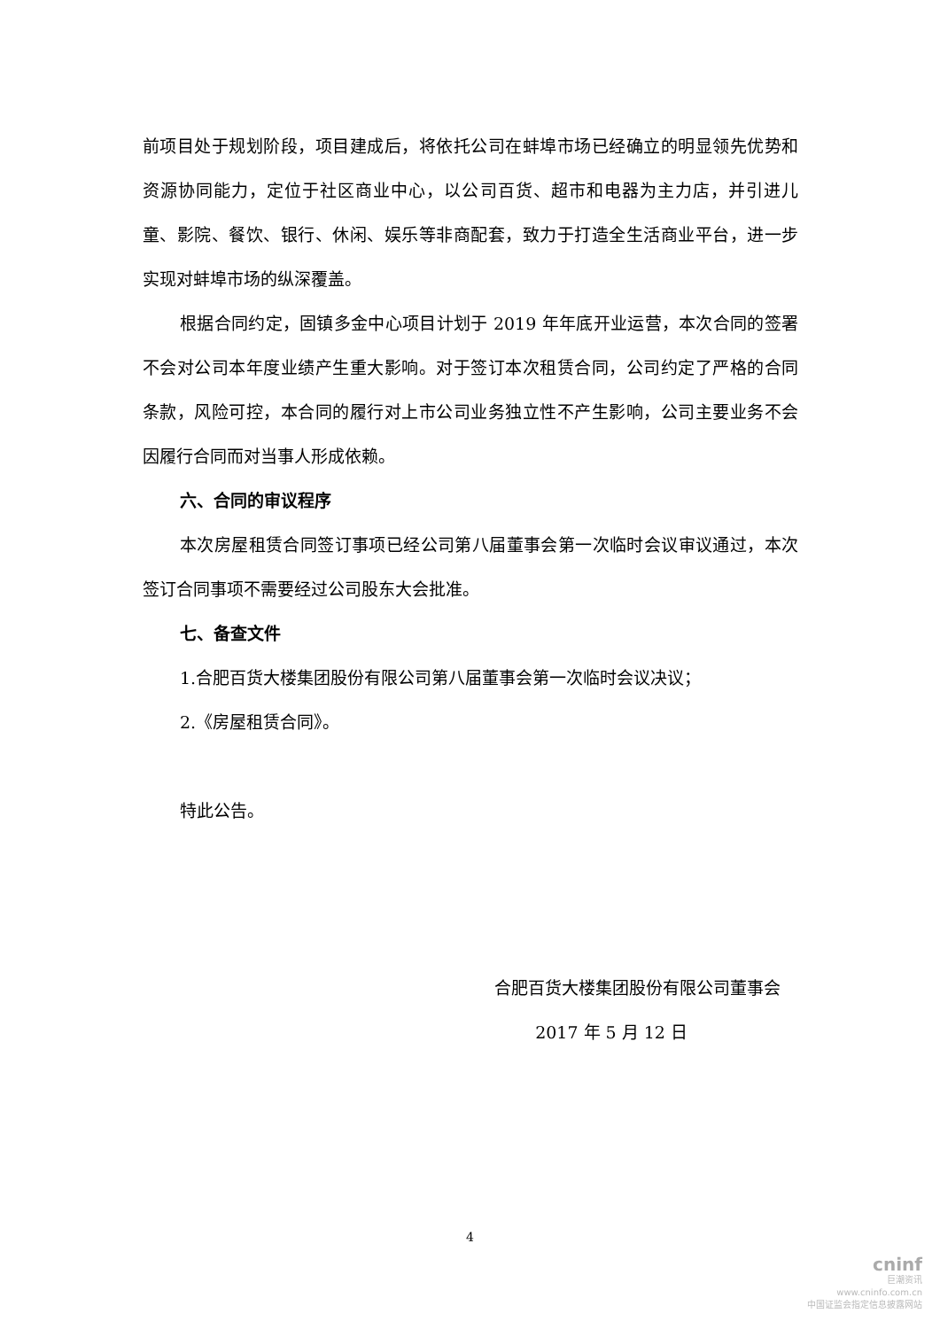前项目处于规划阶段，项目建成后，将依托公司在蚌埠市场已经确立的明显领先优势和资源协同能力，定位于社区商业中心，以公司百货、超市和电器为主力店，并引进儿童、影院、餐饮、银行、休闲、娱乐等非商配套，致力于打造全生活商业平台，进一步实现对蚌埠市场的纵深覆盖。
根据合同约定，固镇多金中心项目计划于 2019 年年底开业运营，本次合同的签署不会对公司本年度业绩产生重大影响。对于签订本次租赁合同，公司约定了严格的合同条款，风险可控，本合同的履行对上市公司业务独立性不产生影响，公司主要业务不会因履行合同而对当事人形成依赖。
六、合同的审议程序
本次房屋租赁合同签订事项已经公司第八届董事会第一次临时会议审议通过，本次签订合同事项不需要经过公司股东大会批准。
七、备查文件
1.合肥百货大楼集团股份有限公司第八届董事会第一次临时会议决议；
2.《房屋租赁合同》。
特此公告。
合肥百货大楼集团股份有限公司董事会
2017 年 5 月 12 日
4
cninf
巨潮资讯
www.cninfo.com.cn
中国证监会指定信息披露网站